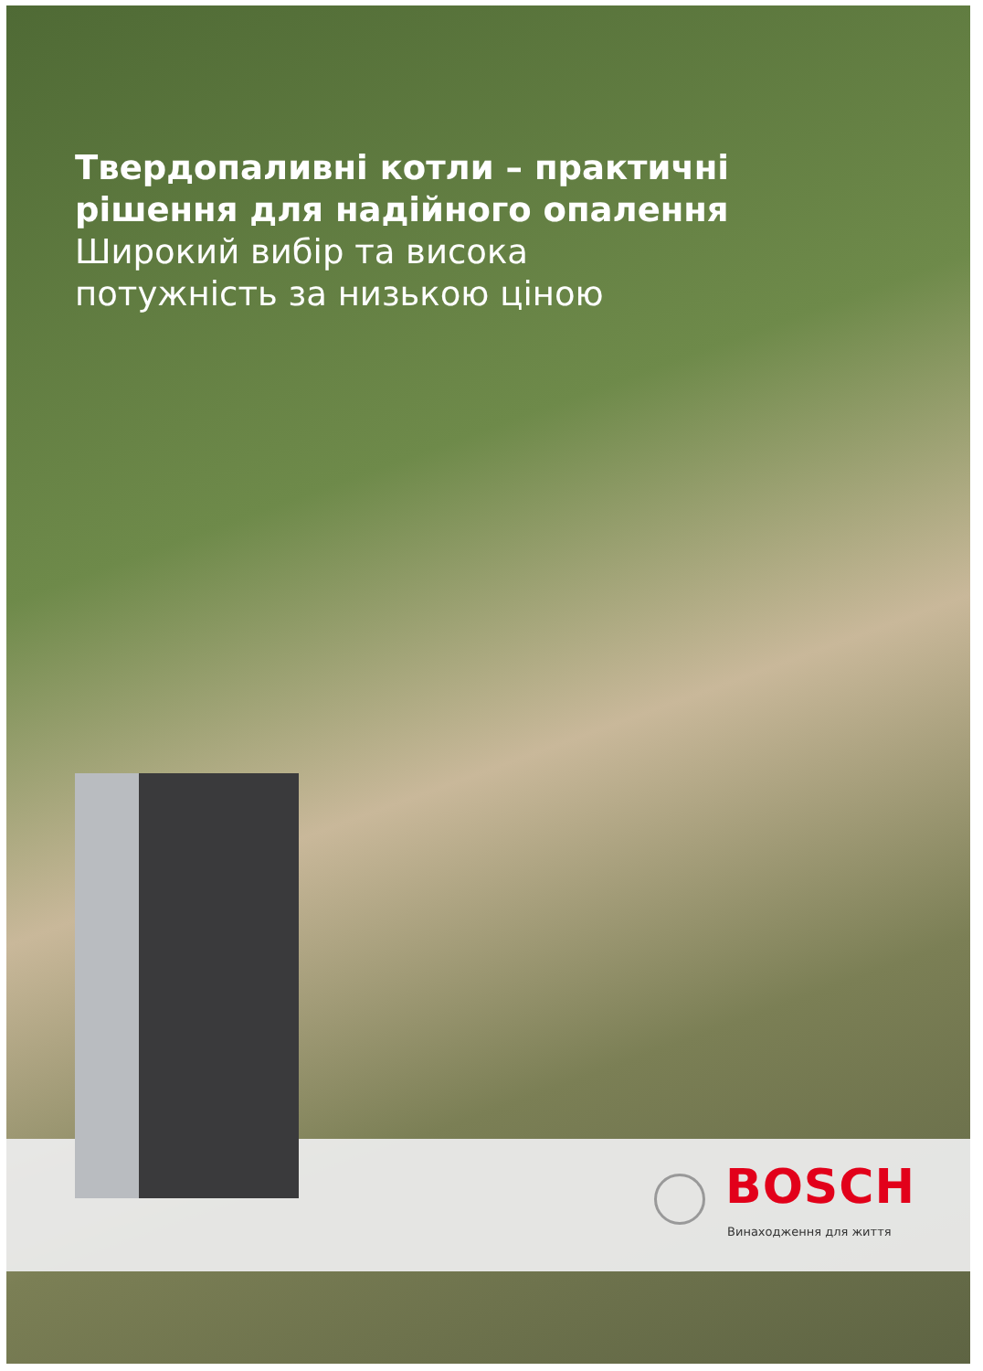Твердопаливні котли – практичні
рішення для надійного опалення
Широкий вибір та висока
потужність за низькою ціною
BOSCH
Винаходження для життя